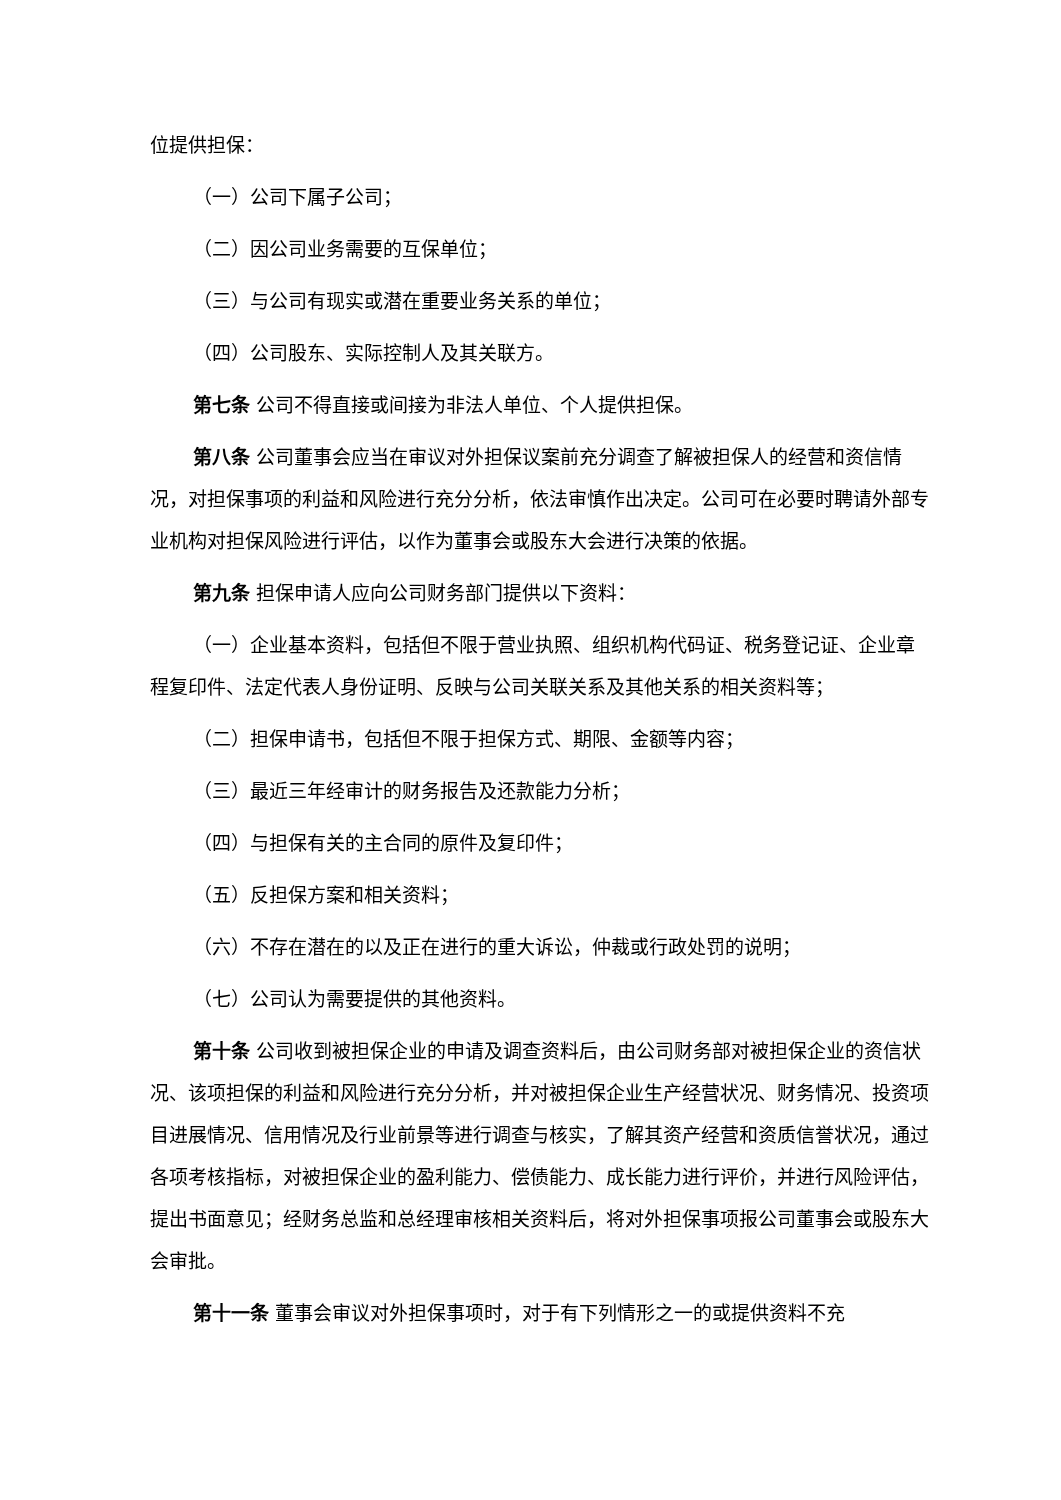位提供担保：
（一）公司下属子公司；
（二）因公司业务需要的互保单位；
（三）与公司有现实或潜在重要业务关系的单位；
（四）公司股东、实际控制人及其关联方。
第七条 公司不得直接或间接为非法人单位、个人提供担保。
第八条 公司董事会应当在审议对外担保议案前充分调查了解被担保人的经营和资信情况，对担保事项的利益和风险进行充分分析，依法审慎作出决定。公司可在必要时聘请外部专业机构对担保风险进行评估，以作为董事会或股东大会进行决策的依据。
第九条 担保申请人应向公司财务部门提供以下资料：
（一）企业基本资料，包括但不限于营业执照、组织机构代码证、税务登记证、企业章程复印件、法定代表人身份证明、反映与公司关联关系及其他关系的相关资料等；
（二）担保申请书，包括但不限于担保方式、期限、金额等内容；
（三）最近三年经审计的财务报告及还款能力分析；
（四）与担保有关的主合同的原件及复印件；
（五）反担保方案和相关资料；
（六）不存在潜在的以及正在进行的重大诉讼，仲裁或行政处罚的说明；
（七）公司认为需要提供的其他资料。
第十条 公司收到被担保企业的申请及调查资料后，由公司财务部对被担保企业的资信状况、该项担保的利益和风险进行充分分析，并对被担保企业生产经营状况、财务情况、投资项目进展情况、信用情况及行业前景等进行调查与核实，了解其资产经营和资质信誉状况，通过各项考核指标，对被担保企业的盈利能力、偿债能力、成长能力进行评价，并进行风险评估，提出书面意见；经财务总监和总经理审核相关资料后，将对外担保事项报公司董事会或股东大会审批。
第十一条 董事会审议对外担保事项时，对于有下列情形之一的或提供资料不充